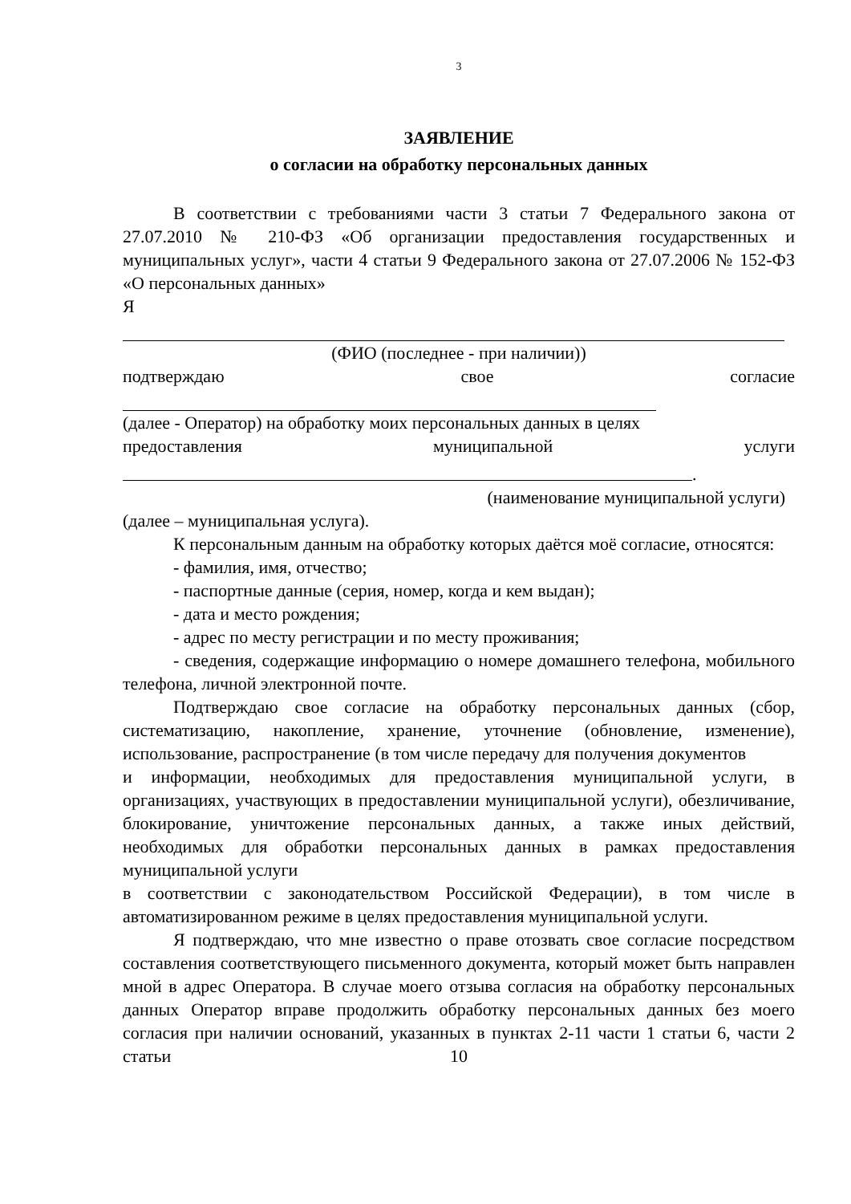3
ЗАЯВЛЕНИЕ
о согласии на обработку персональных данных
В соответствии с требованиями части 3 статьи 7 Федерального закона от 27.07.2010 № 210-ФЗ «Об организации предоставления государственных и муниципальных услуг», части 4 статьи 9 Федерального закона от 27.07.2006 № 152-ФЗ «О персональных данных»
Я
(ФИО (последнее - при наличии))
подтверждаю свое согласие
(далее - Оператор) на обработку моих персональных данных в целях
предоставления муниципальной услуги
.
(наименование муниципальной услуги)
(далее – муниципальная услуга).
К персональным данным на обработку которых даётся моё согласие, относятся:
- фамилия, имя, отчество;
- паспортные данные (серия, номер, когда и кем выдан);
- дата и место рождения;
- адрес по месту регистрации и по месту проживания;
- сведения, содержащие информацию о номере домашнего телефона, мобильного телефона, личной электронной почте.
Подтверждаю свое согласие на обработку персональных данных (сбор, систематизацию, накопление, хранение, уточнение (обновление, изменение), использование, распространение (в том числе передачу для получения документов
и информации, необходимых для предоставления муниципальной услуги, в организациях, участвующих в предоставлении муниципальной услуги), обезличивание, блокирование, уничтожение персональных данных, а также иных действий, необходимых для обработки персональных данных в рамках предоставления муниципальной услуги
в соответствии с законодательством Российской Федерации), в том числе в автоматизированном режиме в целях предоставления муниципальной услуги.
Я подтверждаю, что мне известно о праве отозвать свое согласие посредством составления соответствующего письменного документа, который может быть направлен мной в адрес Оператора. В случае моего отзыва согласия на обработку персональных данных Оператор вправе продолжить обработку персональных данных без моего согласия при наличии оснований, указанных в пунктах 2-11 части 1 статьи 6, части 2 статьи
10